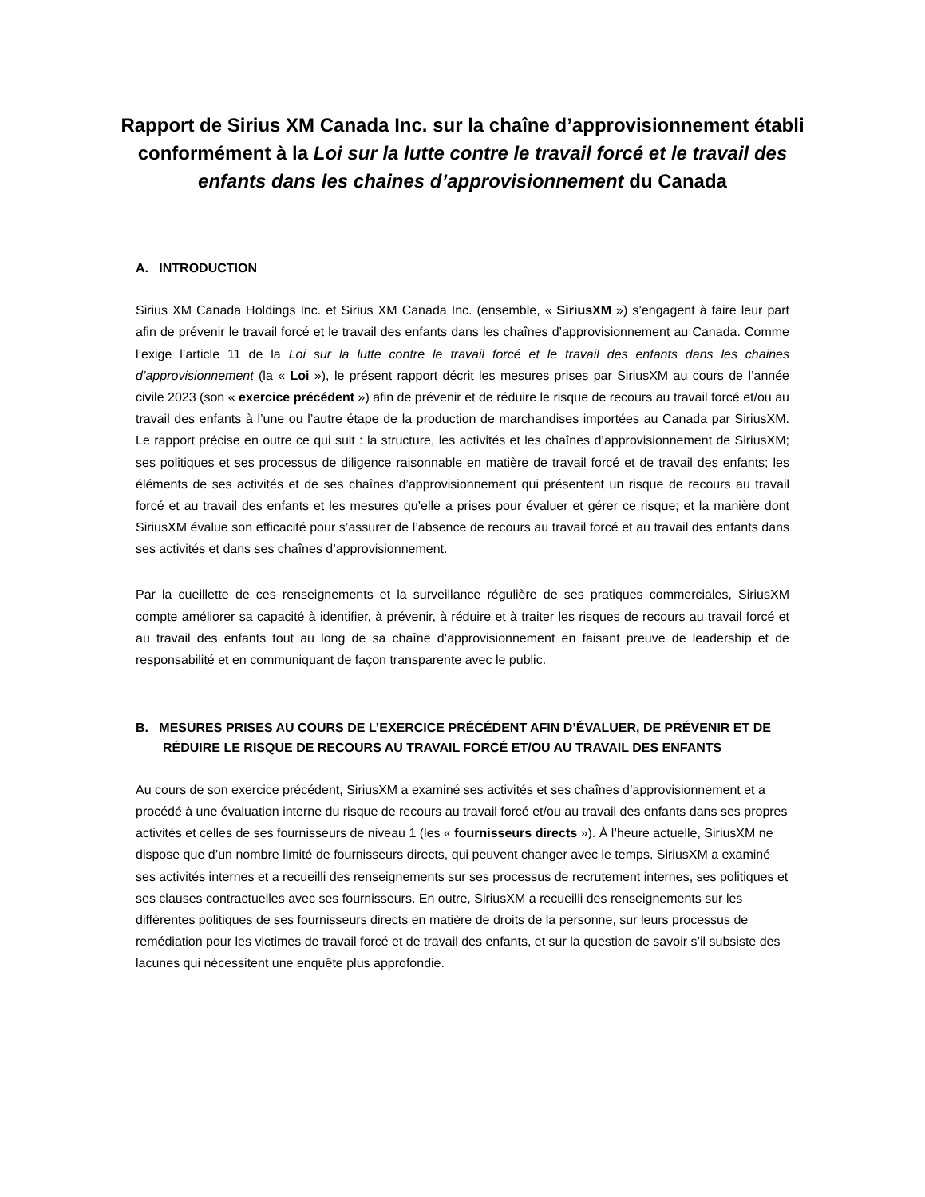Rapport de Sirius XM Canada Inc. sur la chaîne d’approvisionnement établi conformément à la Loi sur la lutte contre le travail forcé et le travail des enfants dans les chaines d’approvisionnement du Canada
A. INTRODUCTION
Sirius XM Canada Holdings Inc. et Sirius XM Canada Inc. (ensemble, « SiriusXM ») s’engagent à faire leur part afin de prévenir le travail forcé et le travail des enfants dans les chaînes d’approvisionnement au Canada. Comme l’exige l’article 11 de la Loi sur la lutte contre le travail forcé et le travail des enfants dans les chaines d’approvisionnement (la « Loi »), le présent rapport décrit les mesures prises par SiriusXM au cours de l’année civile 2023 (son « exercice précédent ») afin de prévenir et de réduire le risque de recours au travail forcé et/ou au travail des enfants à l’une ou l’autre étape de la production de marchandises importées au Canada par SiriusXM. Le rapport précise en outre ce qui suit : la structure, les activités et les chaînes d’approvisionnement de SiriusXM; ses politiques et ses processus de diligence raisonnable en matière de travail forcé et de travail des enfants; les éléments de ses activités et de ses chaînes d’approvisionnement qui présentent un risque de recours au travail forcé et au travail des enfants et les mesures qu’elle a prises pour évaluer et gérer ce risque; et la manière dont SiriusXM évalue son efficacité pour s’assurer de l’absence de recours au travail forcé et au travail des enfants dans ses activités et dans ses chaînes d’approvisionnement.
Par la cueillette de ces renseignements et la surveillance régulière de ses pratiques commerciales, SiriusXM compte améliorer sa capacité à identifier, à prévenir, à réduire et à traiter les risques de recours au travail forcé et au travail des enfants tout au long de sa chaîne d’approvisionnement en faisant preuve de leadership et de responsabilité et en communiquant de façon transparente avec le public.
B. MESURES PRISES AU COURS DE L’EXERCICE PRÉCÉDENT AFIN D’ÉVALUER, DE PRÉVENIR ET DE RÉDUIRE LE RISQUE DE RECOURS AU TRAVAIL FORCÉ ET/OU AU TRAVAIL DES ENFANTS
Au cours de son exercice précédent, SiriusXM a examiné ses activités et ses chaînes d’approvisionnement et a procédé à une évaluation interne du risque de recours au travail forcé et/ou au travail des enfants dans ses propres activités et celles de ses fournisseurs de niveau 1 (les « fournisseurs directs »). À l’heure actuelle, SiriusXM ne dispose que d’un nombre limité de fournisseurs directs, qui peuvent changer avec le temps. SiriusXM a examiné ses activités internes et a recueilli des renseignements sur ses processus de recrutement internes, ses politiques et ses clauses contractuelles avec ses fournisseurs. En outre, SiriusXM a recueilli des renseignements sur les différentes politiques de ses fournisseurs directs en matière de droits de la personne, sur leurs processus de remédiation pour les victimes de travail forcé et de travail des enfants, et sur la question de savoir s’il subsiste des lacunes qui nécessitent une enquête plus approfondie.